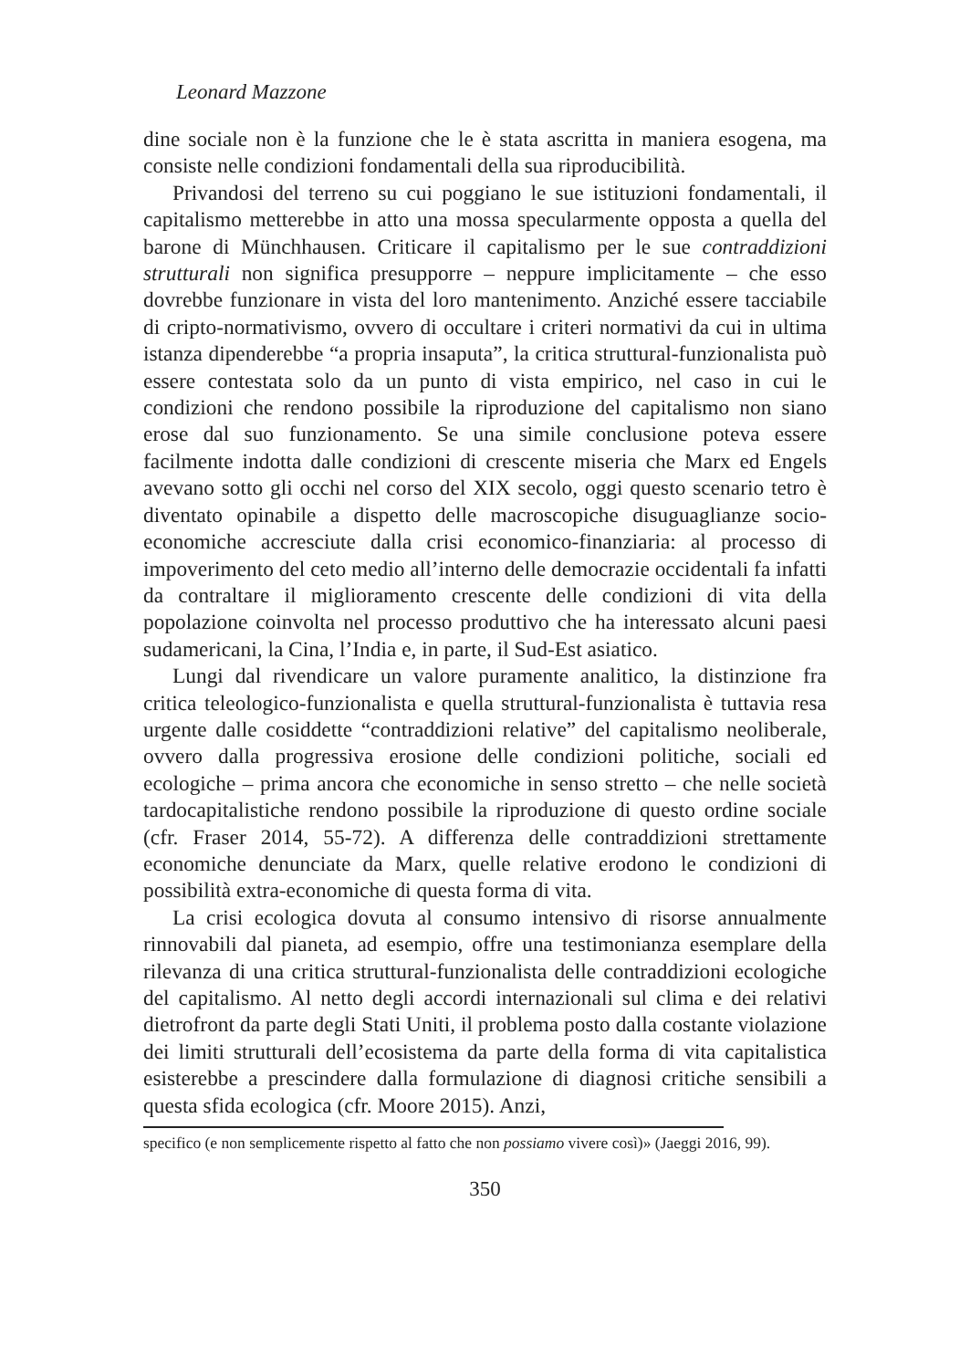Leonard Mazzone
dine sociale non è la funzione che le è stata ascritta in maniera esogena, ma consiste nelle condizioni fondamentali della sua riproducibilità.
Privandosi del terreno su cui poggiano le sue istituzioni fondamentali, il capitalismo metterebbe in atto una mossa specularmente opposta a quella del barone di Münchhausen. Criticare il capitalismo per le sue contraddizioni strutturali non significa presupporre – neppure implicitamente – che esso dovrebbe funzionare in vista del loro mantenimento. Anziché essere tacciabile di cripto-normativismo, ovvero di occultare i criteri normativi da cui in ultima istanza dipenderebbe “a propria insaputa”, la critica struttural-funzionalista può essere contestata solo da un punto di vista empirico, nel caso in cui le condizioni che rendono possibile la riproduzione del capitalismo non siano erose dal suo funzionamento. Se una simile conclusione poteva essere facilmente indotta dalle condizioni di crescente miseria che Marx ed Engels avevano sotto gli occhi nel corso del XIX secolo, oggi questo scenario tetro è diventato opinabile a dispetto delle macroscopiche disuguaglianze socio-economiche accresciute dalla crisi economico-finanziaria: al processo di impoverimento del ceto medio all’interno delle democrazie occidentali fa infatti da contraltare il miglioramento crescente delle condizioni di vita della popolazione coinvolta nel processo produttivo che ha interessato alcuni paesi sudamericani, la Cina, l’India e, in parte, il Sud-Est asiatico.
Lungi dal rivendicare un valore puramente analitico, la distinzione fra critica teleologico-funzionalista e quella struttural-funzionalista è tuttavia resa urgente dalle cosiddette “contraddizioni relative” del capitalismo neoliberale, ovvero dalla progressiva erosione delle condizioni politiche, sociali ed ecologiche – prima ancora che economiche in senso stretto – che nelle società tardocapitalistiche rendono possibile la riproduzione di questo ordine sociale (cfr. Fraser 2014, 55-72). A differenza delle contraddizioni strettamente economiche denunciate da Marx, quelle relative erodono le condizioni di possibilità extra-economiche di questa forma di vita.
La crisi ecologica dovuta al consumo intensivo di risorse annualmente rinnovabili dal pianeta, ad esempio, offre una testimonianza esemplare della rilevanza di una critica struttural-funzionalista delle contraddizioni ecologiche del capitalismo. Al netto degli accordi internazionali sul clima e dei relativi dietrofront da parte degli Stati Uniti, il problema posto dalla costante violazione dei limiti strutturali dell’ecosistema da parte della forma di vita capitalistica esisterebbe a prescindere dalla formulazione di diagnosi critiche sensibili a questa sfida ecologica (cfr. Moore 2015). Anzi,
specifico (e non semplicemente rispetto al fatto che non possiamo vivere così)» (Jaeggi 2016, 99).
350